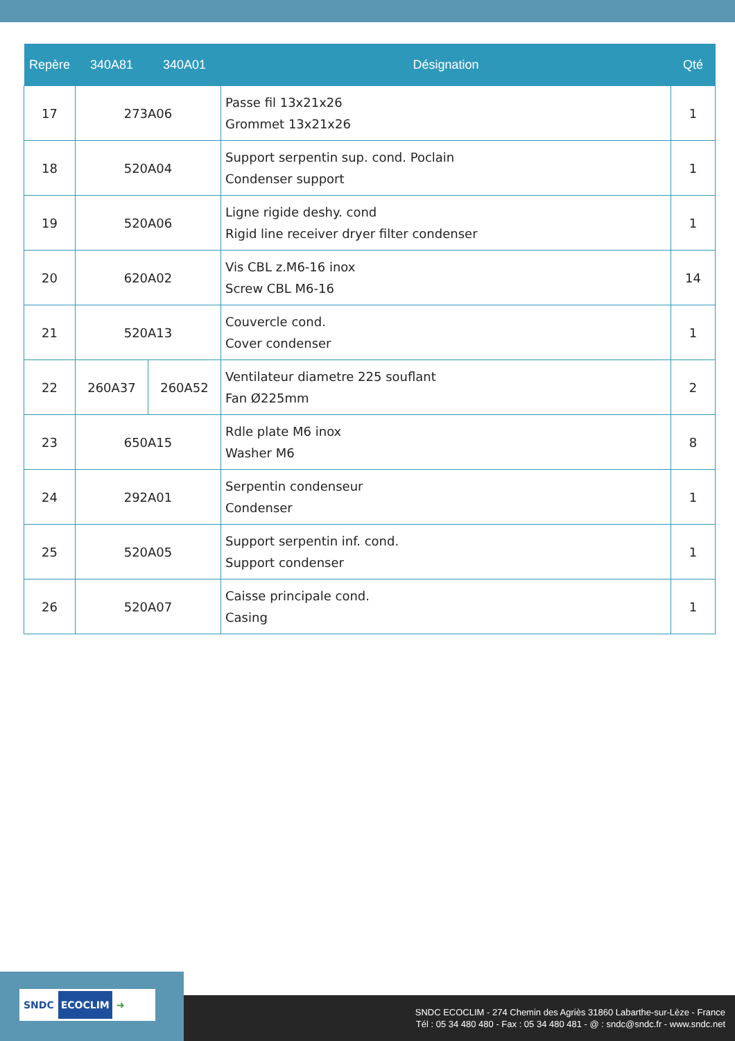| Repère | 340A81 | 340A01 | Désignation | Qté |
| --- | --- | --- | --- | --- |
| 17 | 273A06 | | Passe fil 13x21x26 Grommet 13x21x26 | 1 |
| 18 | 520A04 | | Support serpentin sup. cond. Poclain Condenser support | 1 |
| 19 | 520A06 | | Ligne rigide deshy. cond Rigid line receiver dryer filter condenser | 1 |
| 20 | 620A02 | | Vis CBL z.M6-16 inox Screw CBL M6-16 | 14 |
| 21 | 520A13 | | Couvercle cond. Cover condenser | 1 |
| 22 | 260A37 | 260A52 | Ventilateur diametre 225 souflant Fan Ø225mm | 2 |
| 23 | 650A15 | | Rdle plate M6 inox Washer M6 | 8 |
| 24 | 292A01 | | Serpentin condenseur Condenser | 1 |
| 25 | 520A05 | | Support serpentin inf. cond. Support condenser | 1 |
| 26 | 520A07 | | Caisse principale cond. Casing | 1 |
SNDC ECOCLIM ➜
SNDC ECOCLIM - 274 Chemin des Agriès 31860 Labarthe-sur-Lèze - France
Tél : 05 34 480 480 - Fax : 05 34 480 481 - @ : sndc@sndc.fr - www.sndc.net